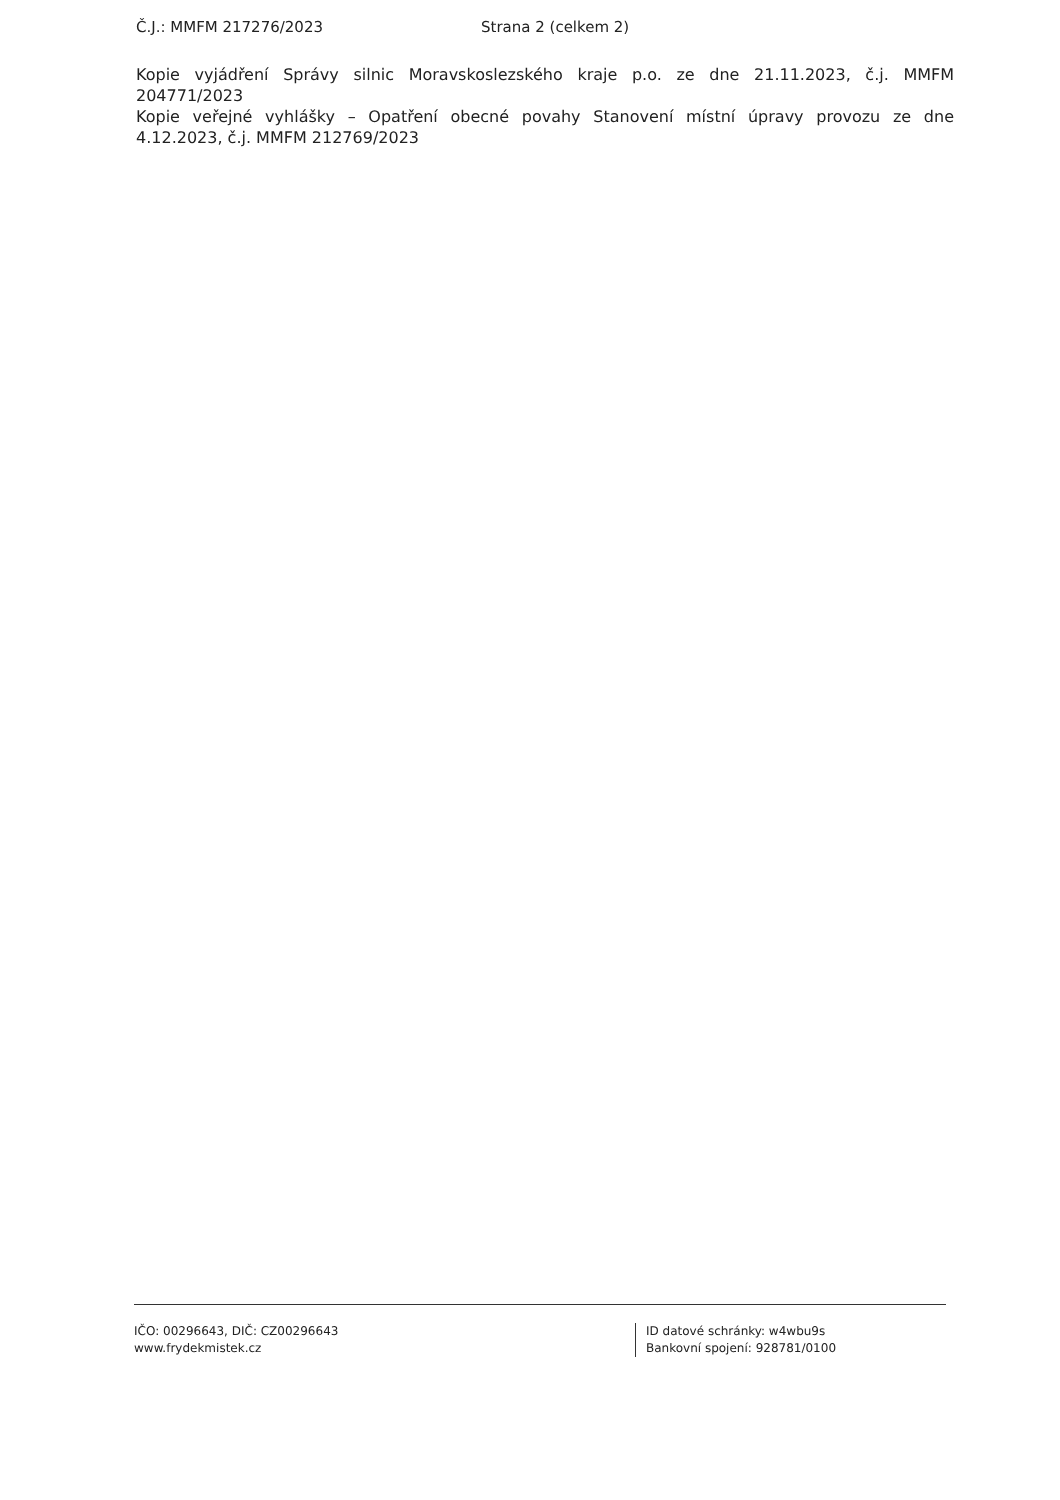Č.J.: MMFM 217276/2023 Strana 2 (celkem 2)
Kopie vyjádření Správy silnic Moravskoslezského kraje p.o. ze dne 21.11.2023, č.j. MMFM 204771/2023
Kopie veřejné vyhlášky – Opatření obecné povahy Stanovení místní úpravy provozu ze dne 4.12.2023, č.j. MMFM 212769/2023
IČO: 00296643, DIČ: CZ00296643
www.frydekmistek.cz
ID datové schránky: w4wbu9s
Bankovní spojení: 928781/0100